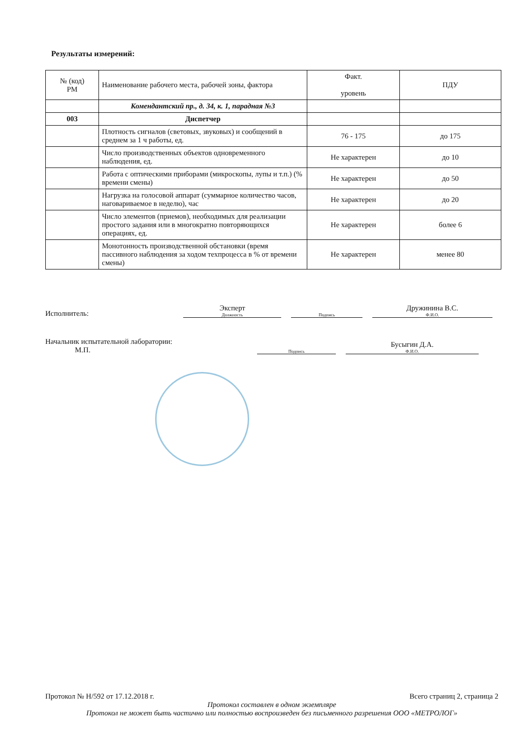Результаты измерений:
| № (код) РМ | Наименование рабочего места, рабочей зоны, фактора | Факт. уровень | ПДУ |
| --- | --- | --- | --- |
| | Комендантский пр., д. 34, к. 1, парадная №3 | | |
| 003 | Диспетчер | | |
| | Плотность сигналов (световых, звуковых) и сообщений в среднем за 1 ч работы, ед. | 76 - 175 | до 175 |
| | Число производственных объектов одновременного наблюдения, ед. | Не характерен | до 10 |
| | Работа с оптическими приборами (микроскопы, лупы и т.п.) (% времени смены) | Не характерен | до 50 |
| | Нагрузка на голосовой аппарат (суммарное количество часов, наговариваемое в неделю), час | Не характерен | до 20 |
| | Число элементов (приемов), необходимых для реализации простого задания или в многократно повторяющихся операциях, ед. | Не характерен | более 6 |
| | Монотонность производственной обстановки (время пассивного наблюдения за ходом техпроцесса в % от времени смены) | Не характерен | менее 80 |
Исполнитель: Эксперт
Должность Подпись Дружинина В.С.
Ф.И.О.
Начальник испытательной лаборатории:
М.П. Подпись Бусыгин Д.А.
Ф.И.О.
Протокол № Н/592 от 17.12.2018 г. Всего страниц 2, страница 2
Протокол составлен в одном экземпляре
Протокол не может быть частично или полностью воспроизведен без письменного разрешения ООО «МЕТРОЛОГ»